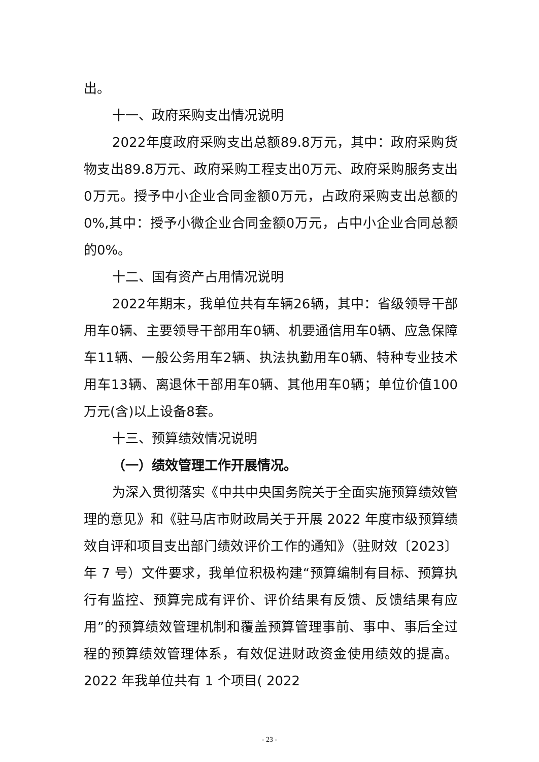出。
十一、政府采购支出情况说明
2022年度政府采购支出总额89.8万元，其中：政府采购货物支出89.8万元、政府采购工程支出0万元、政府采购服务支出0万元。授予中小企业合同金额0万元，占政府采购支出总额的0%,其中：授予小微企业合同金额0万元，占中小企业合同总额的0%。
十二、国有资产占用情况说明
2022年期末，我单位共有车辆26辆，其中：省级领导干部用车0辆、主要领导干部用车0辆、机要通信用车0辆、应急保障车11辆、一般公务用车2辆、执法执勤用车0辆、特种专业技术用车13辆、离退休干部用车0辆、其他用车0辆；单位价值100万元(含)以上设备8套。
十三、预算绩效情况说明
（一）绩效管理工作开展情况。
为深入贯彻落实《中共中央国务院关于全面实施预算绩效管理的意见》和《驻马店市财政局关于开展 2022 年度市级预算绩效自评和项目支出部门绩效评价工作的通知》（驻财效〔2023〕年 7 号）文件要求，我单位积极构建“预算编制有目标、预算执行有监控、预算完成有评价、评价结果有反馈、反馈结果有应用”的预算绩效管理机制和覆盖预算管理事前、事中、事后全过程的预算绩效管理体系，有效促进财政资金使用绩效的提高。2022 年我单位共有 1 个项目( 2022
- 23 -